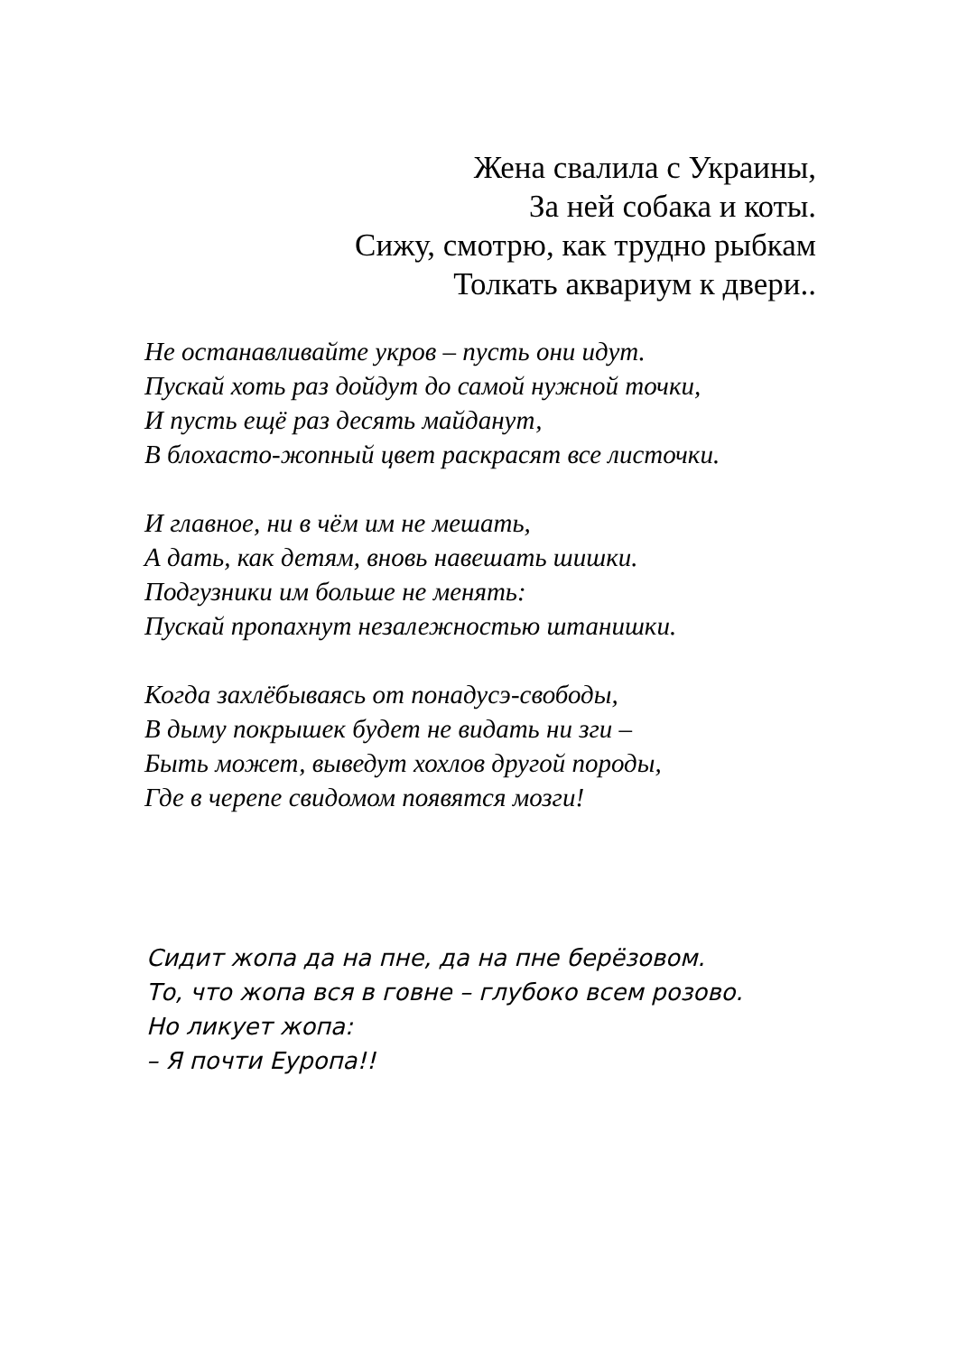Жена свалила с Украины,
За ней собака и коты.
Сижу, смотрю, как трудно рыбкам
Толкать аквариум к двери..
Не останавливайте укров – пусть они идут.
Пускай хоть раз дойдут до самой нужной точки,
И пусть ещё раз десять майданут,
В блохасто-жопный цвет раскрасят все листочки.
И главное, ни в чём им не мешать,
А дать, как детям, вновь навешать шишки.
Подгузники им больше не менять:
Пускай пропахнут незалежностью штанишки.
Когда захлёбываясь от понадусэ-свободы,
В дыму покрышек будет не видать ни зги –
Быть может, выведут хохлов другой породы,
Где в черепе свидомом появятся мозги!
Сидит жопа да на пне, да на пне берёзовом.
То, что жопа вся в говне – глубоко всем розово.
Но ликует жопа:
– Я почти Еуропа!!